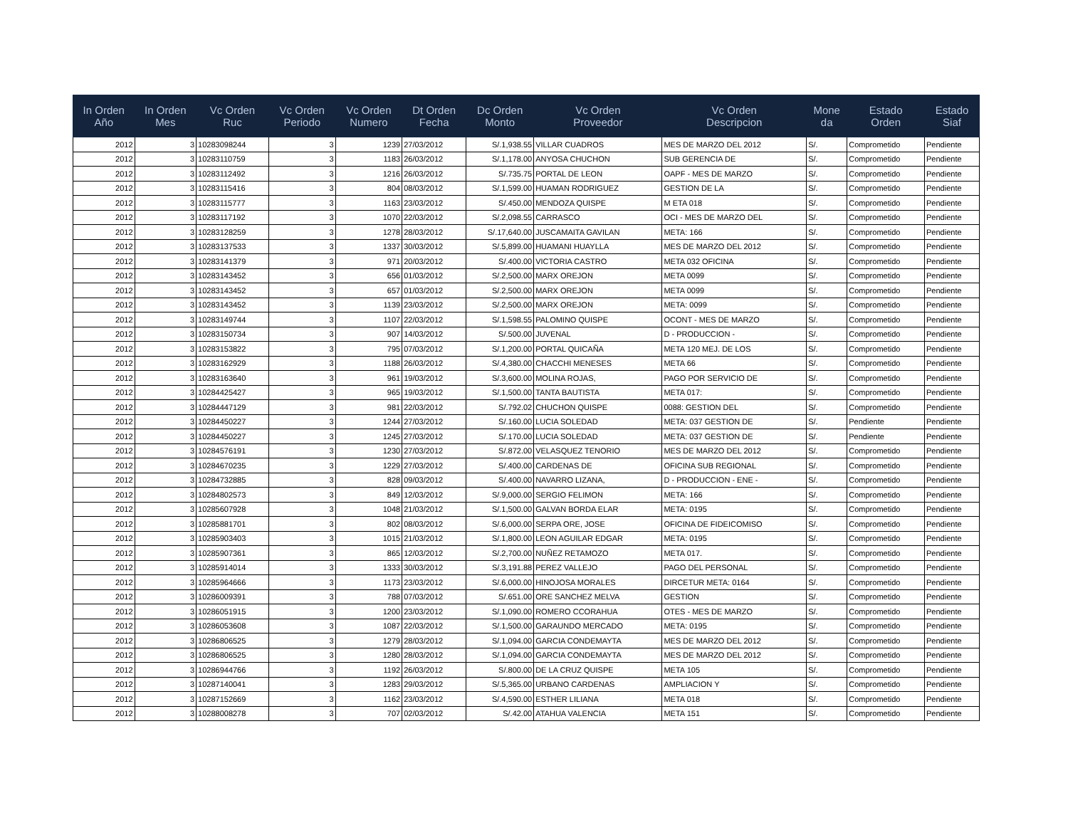| In Orden Año | In Orden Mes | Vc Orden Ruc | Vc Orden Periodo | Vc Orden Numero | Dt Orden Fecha | Dc Orden Monto | Vc Orden Proveedor | Vc Orden Descripcion | Mone da | Estado Orden | Estado Siaf |
| --- | --- | --- | --- | --- | --- | --- | --- | --- | --- | --- | --- |
| 2012 | 3 | 10283098244 | 3 | 1239 | 27/03/2012 | S/.1,938.55 | VILLAR CUADROS | MES DE MARZO DEL 2012 | S/. | Comprometido | Pendiente |
| 2012 | 3 | 10283110759 | 3 | 1183 | 26/03/2012 | S/.1,178.00 | ANYOSA CHUCHON | SUB GERENCIA DE | S/. | Comprometido | Pendiente |
| 2012 | 3 | 10283112492 | 3 | 1216 | 26/03/2012 | S/.735.75 | PORTAL DE LEON | OAPF - MES DE MARZO | S/. | Comprometido | Pendiente |
| 2012 | 3 | 10283115416 | 3 | 804 | 08/03/2012 | S/.1,599.00 | HUAMAN RODRIGUEZ | GESTION DE LA | S/. | Comprometido | Pendiente |
| 2012 | 3 | 10283115777 | 3 | 1163 | 23/03/2012 | S/.450.00 | MENDOZA QUISPE | M ETA 018 | S/. | Comprometido | Pendiente |
| 2012 | 3 | 10283117192 | 3 | 1070 | 22/03/2012 | S/.2,098.55 | CARRASCO | OCI - MES DE MARZO DEL | S/. | Comprometido | Pendiente |
| 2012 | 3 | 10283128259 | 3 | 1278 | 28/03/2012 | S/.17,640.00 | JUSCAMAITA GAVILAN | META: 166 | S/. | Comprometido | Pendiente |
| 2012 | 3 | 10283137533 | 3 | 1337 | 30/03/2012 | S/.5,899.00 | HUAMANI HUAYLLA | MES DE MARZO DEL 2012 | S/. | Comprometido | Pendiente |
| 2012 | 3 | 10283141379 | 3 | 971 | 20/03/2012 | S/.400.00 | VICTORIA CASTRO | META 032 OFICINA | S/. | Comprometido | Pendiente |
| 2012 | 3 | 10283143452 | 3 | 656 | 01/03/2012 | S/.2,500.00 | MARX OREJON | META 0099 | S/. | Comprometido | Pendiente |
| 2012 | 3 | 10283143452 | 3 | 657 | 01/03/2012 | S/.2,500.00 | MARX OREJON | META 0099 | S/. | Comprometido | Pendiente |
| 2012 | 3 | 10283143452 | 3 | 1139 | 23/03/2012 | S/.2,500.00 | MARX OREJON | META: 0099 | S/. | Comprometido | Pendiente |
| 2012 | 3 | 10283149744 | 3 | 1107 | 22/03/2012 | S/.1,598.55 | PALOMINO QUISPE | OCONT - MES DE MARZO | S/. | Comprometido | Pendiente |
| 2012 | 3 | 10283150734 | 3 | 907 | 14/03/2012 | S/.500.00 | JUVENAL | D - PRODUCCION - | S/. | Comprometido | Pendiente |
| 2012 | 3 | 10283153822 | 3 | 795 | 07/03/2012 | S/.1,200.00 | PORTAL QUICAÑA | META 120 MEJ. DE LOS | S/. | Comprometido | Pendiente |
| 2012 | 3 | 10283162929 | 3 | 1188 | 26/03/2012 | S/.4,380.00 | CHACCHI MENESES | META 66 | S/. | Comprometido | Pendiente |
| 2012 | 3 | 10283163640 | 3 | 961 | 19/03/2012 | S/.3,600.00 | MOLINA ROJAS, | PAGO POR SERVICIO DE | S/. | Comprometido | Pendiente |
| 2012 | 3 | 10284425427 | 3 | 965 | 19/03/2012 | S/.1,500.00 | TANTA BAUTISTA | META 017: | S/. | Comprometido | Pendiente |
| 2012 | 3 | 10284447129 | 3 | 981 | 22/03/2012 | S/.792.02 | CHUCHON QUISPE | 0088: GESTION DEL | S/. | Comprometido | Pendiente |
| 2012 | 3 | 10284450227 | 3 | 1244 | 27/03/2012 | S/.160.00 | LUCIA SOLEDAD | META: 037 GESTION DE | S/. | Pendiente | Pendiente |
| 2012 | 3 | 10284450227 | 3 | 1245 | 27/03/2012 | S/.170.00 | LUCIA SOLEDAD | META: 037 GESTION DE | S/. | Pendiente | Pendiente |
| 2012 | 3 | 10284576191 | 3 | 1230 | 27/03/2012 | S/.872.00 | VELASQUEZ TENORIO | MES DE MARZO DEL 2012 | S/. | Comprometido | Pendiente |
| 2012 | 3 | 10284670235 | 3 | 1229 | 27/03/2012 | S/.400.00 | CARDENAS DE | OFICINA SUB REGIONAL | S/. | Comprometido | Pendiente |
| 2012 | 3 | 10284732885 | 3 | 828 | 09/03/2012 | S/.400.00 | NAVARRO LIZANA, | D - PRODUCCION - ENE - | S/. | Comprometido | Pendiente |
| 2012 | 3 | 10284802573 | 3 | 849 | 12/03/2012 | S/.9,000.00 | SERGIO FELIMON | META: 166 | S/. | Comprometido | Pendiente |
| 2012 | 3 | 10285607928 | 3 | 1048 | 21/03/2012 | S/.1,500.00 | GALVAN BORDA ELAR | META: 0195 | S/. | Comprometido | Pendiente |
| 2012 | 3 | 10285881701 | 3 | 802 | 08/03/2012 | S/.6,000.00 | SERPA ORE, JOSE | OFICINA DE FIDEICOMISO | S/. | Comprometido | Pendiente |
| 2012 | 3 | 10285903403 | 3 | 1015 | 21/03/2012 | S/.1,800.00 | LEON AGUILAR EDGAR | META: 0195 | S/. | Comprometido | Pendiente |
| 2012 | 3 | 10285907361 | 3 | 865 | 12/03/2012 | S/.2,700.00 | NUÑEZ RETAMOZO | META 017. | S/. | Comprometido | Pendiente |
| 2012 | 3 | 10285914014 | 3 | 1333 | 30/03/2012 | S/.3,191.88 | PEREZ VALLEJO | PAGO DEL PERSONAL | S/. | Comprometido | Pendiente |
| 2012 | 3 | 10285964666 | 3 | 1173 | 23/03/2012 | S/.6,000.00 | HINOJOSA MORALES | DIRCETUR META: 0164 | S/. | Comprometido | Pendiente |
| 2012 | 3 | 10286009391 | 3 | 788 | 07/03/2012 | S/.651.00 | ORE SANCHEZ MELVA | GESTION | S/. | Comprometido | Pendiente |
| 2012 | 3 | 10286051915 | 3 | 1200 | 23/03/2012 | S/.1,090.00 | ROMERO CCORAHUA | OTES - MES DE MARZO | S/. | Comprometido | Pendiente |
| 2012 | 3 | 10286053608 | 3 | 1087 | 22/03/2012 | S/.1,500.00 | GARAUNDO MERCADO | META: 0195 | S/. | Comprometido | Pendiente |
| 2012 | 3 | 10286806525 | 3 | 1279 | 28/03/2012 | S/.1,094.00 | GARCIA CONDEMAYTA | MES DE MARZO DEL 2012 | S/. | Comprometido | Pendiente |
| 2012 | 3 | 10286806525 | 3 | 1280 | 28/03/2012 | S/.1,094.00 | GARCIA CONDEMAYTA | MES DE MARZO DEL 2012 | S/. | Comprometido | Pendiente |
| 2012 | 3 | 10286944766 | 3 | 1192 | 26/03/2012 | S/.800.00 | DE LA CRUZ QUISPE | META 105 | S/. | Comprometido | Pendiente |
| 2012 | 3 | 10287140041 | 3 | 1283 | 29/03/2012 | S/.5,365.00 | URBANO CARDENAS | AMPLIACION Y | S/. | Comprometido | Pendiente |
| 2012 | 3 | 10287152669 | 3 | 1162 | 23/03/2012 | S/.4,590.00 | ESTHER LILIANA | META 018 | S/. | Comprometido | Pendiente |
| 2012 | 3 | 10288008278 | 3 | 707 | 02/03/2012 | S/.42.00 | ATAHUA VALENCIA | META 151 | S/. | Comprometido | Pendiente |